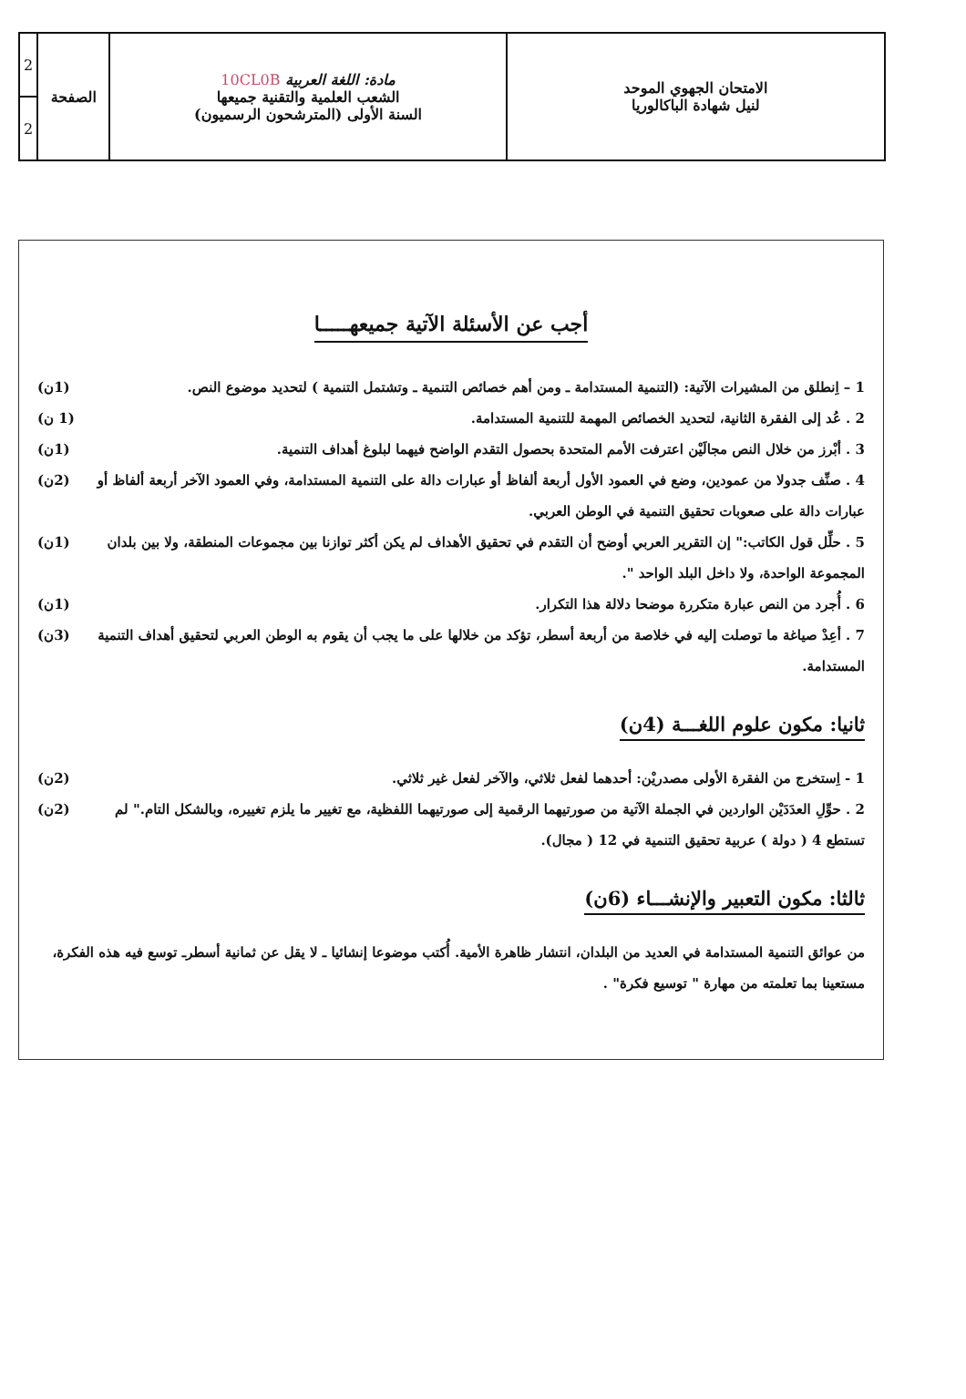| الامتحان الجهوي الموحد لنيل شهادة الباكالوريا | مادة: اللغة العربية 10CL0B الشعب العلمية والتقنية جميعها السنة الأولى (المترشحون الرسميون) | الصفحة | 2 |
| | | | 2 |
أجب عن الأسئلة الآتية جميعهـــــا
1 – اِنطلق من المشيرات الآتية: (التنمية المستدامة ـ ومن أهم خصائص التنمية ـ وتشتمل التنمية ) لتحديد موضوع النص. (1ن)
2 . عُد إلى الفقرة الثانية، لتحديد الخصائص المهمة للتنمية المستدامة. (1 ن)
3 . أبْرز من خلال النص مجالَيْن اعترفت الأمم المتحدة بحصول التقدم الواضح فيهما لبلوغ أهداف التنمية. (1ن)
4 . صنِّف جدولا من عمودين، وضع في العمود الأول أربعة ألفاظ أو عبارات دالة على التنمية المستدامة، وفي العمود الآخر أربعة ألفاظ أو عبارات دالة على صعوبات تحقيق التنمية في الوطن العربي. (2ن)
5 . حلِّل قول الكاتب:" إن التقرير العربي أوضح أن التقدم في تحقيق الأهداف لم يكن أكثر توازنا بين مجموعات المنطقة، ولا بين بلدان المجموعة الواحدة، ولا داخل البلد الواحد ". (1ن)
6 . أُجرد من النص عبارة متكررة موضحا دلالة هذا التكرار. (1ن)
7 . أعِدْ صياغة ما توصلت إليه في خلاصة من أربعة أسطر، تؤكد من خلالها على ما يجب أن يقوم به الوطن العربي لتحقيق أهداف التنمية المستدامة. (3ن)
ثانيا: مكون علوم اللغـــة (4ن)
1 - اِستخرج من الفقرة الأولى مصدريْن: أحدهما لفعل ثلاثي، والآخر لفعل غير ثلاثي. (2ن)
2 . حوِّلِ العدَدَيْن الواردين في الجملة الآتية من صورتيهما الرقمية إلى صورتيهما اللفظية، مع تغيير ما يلزم تغييره، وبالشكل التام." لم تستطع 4 ( دولة ) عربية تحقيق التنمية في 12 ( مجال). (2ن)
ثالثا: مكون التعبير والإنشـــاء (6ن)
من عوائق التنمية المستدامة في العديد من البلدان، انتشار ظاهرة الأمية. أُكتب موضوعا إنشائيا ـ لا يقل عن ثمانية أسطرـ توسع فيه هذه الفكرة، مستعينا بما تعلمته من مهارة " توسيع فكرة" .